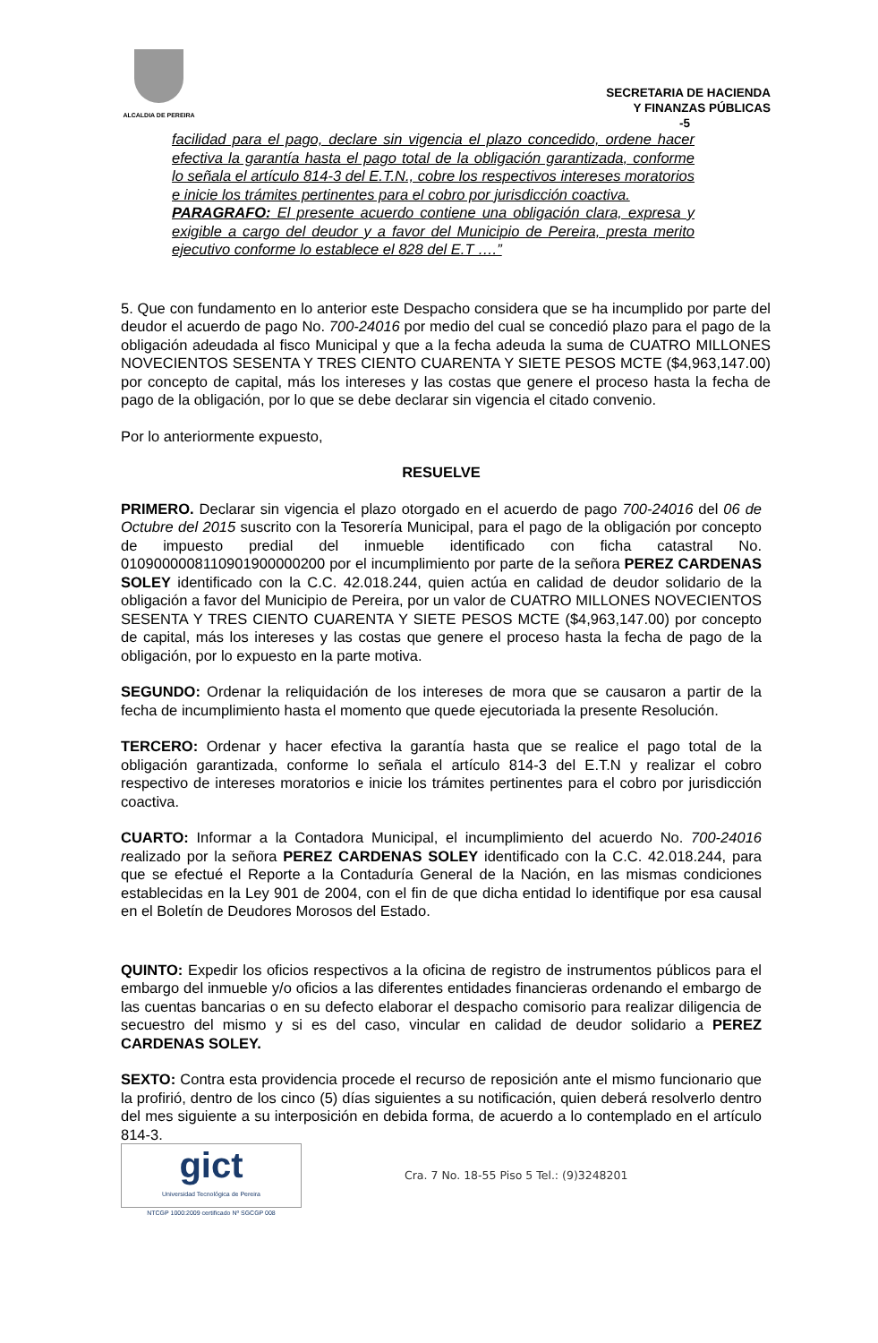ALCALDIA DE PEREIRA
SECRETARIA DE HACIENDA
Y FINANZAS PÚBLICAS
-5
facilidad para el pago, declare sin vigencia el plazo concedido, ordene hacer efectiva la garantía hasta el pago total de la obligación garantizada, conforme lo señala el artículo 814-3 del E.T.N., cobre los respectivos intereses moratorios e inicie los trámites pertinentes para el cobro por jurisdicción coactiva.
PARAGRAFO: El presente acuerdo contiene una obligación clara, expresa y exigible a cargo del deudor y a favor del Municipio de Pereira, presta merito ejecutivo conforme lo establece el 828 del E.T ….”
5. Que con fundamento en lo anterior este Despacho considera que se ha incumplido por parte del deudor el acuerdo de pago No. 700-24016 por medio del cual se concedió plazo para el pago de la obligación adeudada al fisco Municipal y que a la fecha adeuda la suma de CUATRO MILLONES NOVECIENTOS SESENTA Y TRES CIENTO CUARENTA Y SIETE PESOS MCTE ($4,963,147.00) por concepto de capital, más los intereses y las costas que genere el proceso hasta la fecha de pago de la obligación, por lo que se debe declarar sin vigencia el citado convenio.
Por lo anteriormente expuesto,
RESUELVE
PRIMERO. Declarar sin vigencia el plazo otorgado en el acuerdo de pago 700-24016 del 06 de Octubre del 2015 suscrito con la Tesorería Municipal, para el pago de la obligación por concepto de impuesto predial del inmueble identificado con ficha catastral No. 010900000811090190000020​0 por el incumplimiento por parte de la señora PEREZ CARDENAS SOLEY identificado con la C.C. 42.018.244, quien actúa en calidad de deudor solidario de la obligación a favor del Municipio de Pereira, por un valor de CUATRO MILLONES NOVECIENTOS SESENTA Y TRES CIENTO CUARENTA Y SIETE PESOS MCTE ($4,963,147.00) por concepto de capital, más los intereses y las costas que genere el proceso hasta la fecha de pago de la obligación, por lo expuesto en la parte motiva.
SEGUNDO: Ordenar la reliquidación de los intereses de mora que se causaron a partir de la fecha de incumplimiento hasta el momento que quede ejecutoriada la presente Resolución.
TERCERO: Ordenar y hacer efectiva la garantía hasta que se realice el pago total de la obligación garantizada, conforme lo señala el artículo 814-3 del E.T.N y realizar el cobro respectivo de intereses moratorios e inicie los trámites pertinentes para el cobro por jurisdicción coactiva.
CUARTO: Informar a la Contadora Municipal, el incumplimiento del acuerdo No. 700-24016 realizado por la señora PEREZ CARDENAS SOLEY identificado con la C.C. 42.018.244, para que se efectué el Reporte a la Contaduría General de la Nación, en las mismas condiciones establecidas en la Ley 901 de 2004, con el fin de que dicha entidad lo identifique por esa causal en el Boletín de Deudores Morosos del Estado.
QUINTO: Expedir los oficios respectivos a la oficina de registro de instrumentos públicos para el embargo del inmueble y/o oficios a las diferentes entidades financieras ordenando el embargo de las cuentas bancarias o en su defecto elaborar el despacho comisorio para realizar diligencia de secuestro del mismo y si es del caso, vincular en calidad de deudor solidario a PEREZ CARDENAS SOLEY.
SEXTO: Contra esta providencia procede el recurso de reposición ante el mismo funcionario que la profirió, dentro de los cinco (5) días siguientes a su notificación, quien deberá resolverlo dentro del mes siguiente a su interposición en debida forma, de acuerdo a lo contemplado en el artículo 814-3.
gict
Universidad Tecnológica de Pereira
NTCGP 1000:2009 certificado Nº SGCGP 008
Cra. 7 No. 18-55 Piso 5 Tel.: (9)3248201